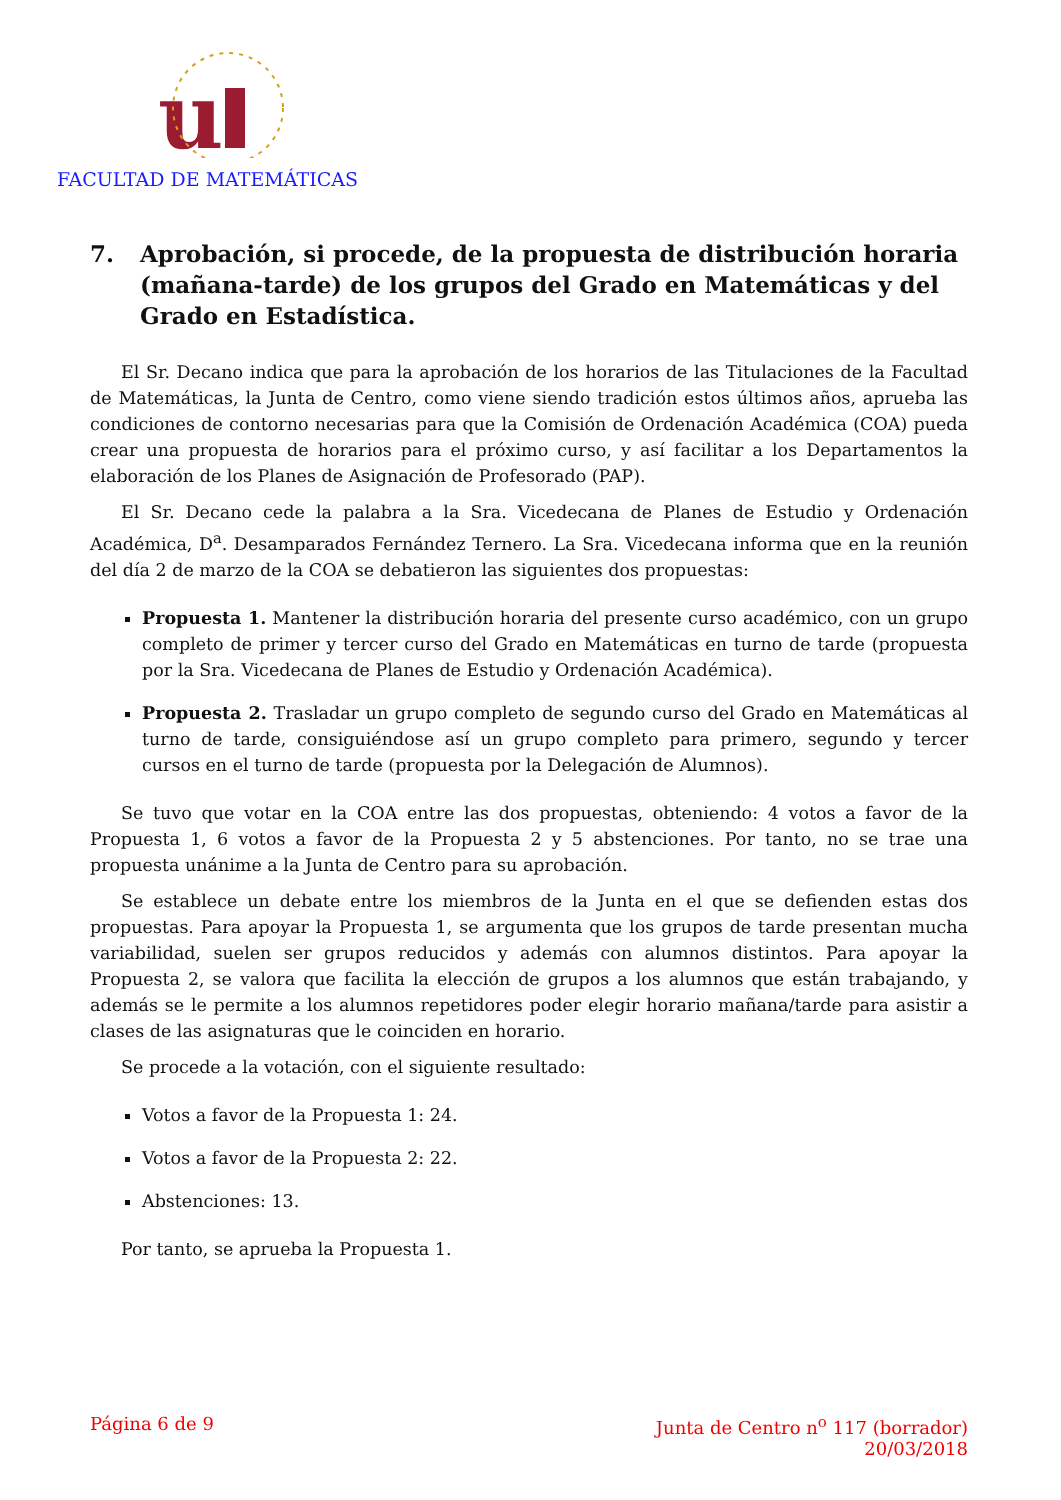u
FACULTAD DE MATEMÁTICAS
7. Aprobación, si procede, de la propuesta de distribución horaria (mañana-tarde) de los grupos del Grado en Matemáticas y del Grado en Estadística.
El Sr. Decano indica que para la aprobación de los horarios de las Titulaciones de la Facultad de Matemáticas, la Junta de Centro, como viene siendo tradición estos últimos años, aprueba las condiciones de contorno necesarias para que la Comisión de Ordenación Académica (COA) pueda crear una propuesta de horarios para el próximo curso, y así facilitar a los Departamentos la elaboración de los Planes de Asignación de Profesorado (PAP).
El Sr. Decano cede la palabra a la Sra. Vicedecana de Planes de Estudio y Ordenación Académica, D<sup>a</sup>. Desamparados Fernández Ternero. La Sra. Vicedecana informa que en la reunión del día 2 de marzo de la COA se debatieron las siguientes dos propuestas:
Propuesta 1. Mantener la distribución horaria del presente curso académico, con un grupo completo de primer y tercer curso del Grado en Matemáticas en turno de tarde (propuesta por la Sra. Vicedecana de Planes de Estudio y Ordenación Académica).
Propuesta 2. Trasladar un grupo completo de segundo curso del Grado en Matemáticas al turno de tarde, consiguiéndose así un grupo completo para primero, segundo y tercer cursos en el turno de tarde (propuesta por la Delegación de Alumnos).
Se tuvo que votar en la COA entre las dos propuestas, obteniendo: 4 votos a favor de la Propuesta 1, 6 votos a favor de la Propuesta 2 y 5 abstenciones. Por tanto, no se trae una propuesta unánime a la Junta de Centro para su aprobación.
Se establece un debate entre los miembros de la Junta en el que se defienden estas dos propuestas. Para apoyar la Propuesta 1, se argumenta que los grupos de tarde presentan mucha variabilidad, suelen ser grupos reducidos y además con alumnos distintos. Para apoyar la Propuesta 2, se valora que facilita la elección de grupos a los alumnos que están trabajando, y además se le permite a los alumnos repetidores poder elegir horario mañana/tarde para asistir a clases de las asignaturas que le coinciden en horario.
Se procede a la votación, con el siguiente resultado:
Votos a favor de la Propuesta 1: 24.
Votos a favor de la Propuesta 2: 22.
Abstenciones: 13.
Por tanto, se aprueba la Propuesta 1.
Página 6 de 9 Junta de Centro n<sup>o</sup> 117 (borrador)
20/03/2018